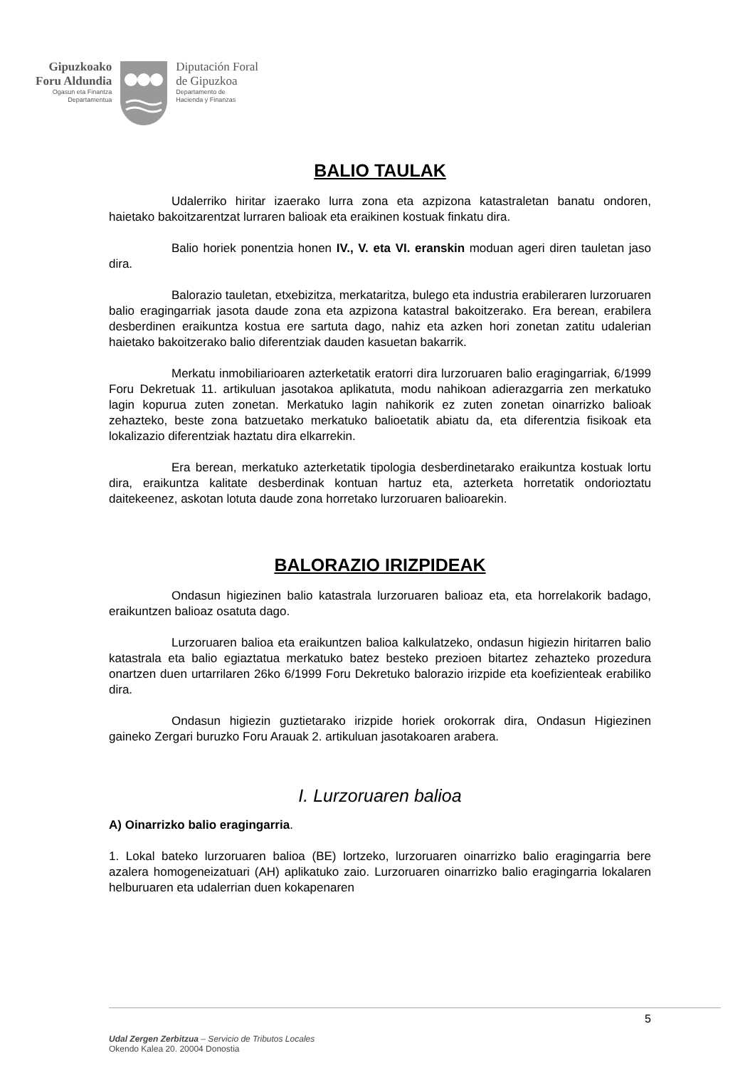Gipuzkoako
Foru Aldundia
Ogasun eta Finantza
Departamentua
Diputación Foral
de Gipuzkoa
Departamento de
Hacienda y Finanzas
BALIO TAULAK
Udalerriko hiritar izaerako lurra zona eta azpizona katastraletan banatu ondoren, haietako bakoitzarentzat lurraren balioak eta eraikinen kostuak finkatu dira.
Balio horiek ponentzia honen IV., V. eta VI. eranskin moduan ageri diren tauletan jaso dira.
Balorazio tauletan, etxebizitza, merkataritza, bulego eta industria erabileraren lurzoruaren balio eragingarriak jasota daude zona eta azpizona katastral bakoitzerako. Era berean, erabilera desberdinen eraikuntza kostua ere sartuta dago, nahiz eta azken hori zonetan zatitu udalerian haietako bakoitzerako balio diferentziak dauden kasuetan bakarrik.
Merkatu inmobiliarioaren azterketatik eratorri dira lurzoruaren balio eragingarriak, 6/1999 Foru Dekretuak 11. artikuluan jasotakoa aplikatuta, modu nahikoan adierazgarria zen merkatuko lagin kopurua zuten zonetan. Merkatuko lagin nahikorik ez zuten zonetan oinarrizko balioak zehazteko, beste zona batzuetako merkatuko balioetatik abiatu da, eta diferentzia fisikoak eta lokalizazio diferentziak haztatu dira elkarrekin.
Era berean, merkatuko azterketatik tipologia desberdinetarako eraikuntza kostuak lortu dira, eraikuntza kalitate desberdinak kontuan hartuz eta, azterketa horretatik ondorioztatu daitekeenez, askotan lotuta daude zona horretako lurzoruaren balioarekin.
BALORAZIO IRIZPIDEAK
Ondasun higiezinen balio katastrala lurzoruaren balioaz eta, eta horrelakorik badago, eraikuntzen balioaz osatuta dago.
Lurzoruaren balioa eta eraikuntzen balioa kalkulatzeko, ondasun higiezin hiritarren balio katastrala eta balio egiaztatua merkatuko batez besteko prezioen bitartez zehazteko prozedura onartzen duen urtarrilaren 26ko 6/1999 Foru Dekretuko balorazio irizpide eta koefizienteak erabiliko dira.
Ondasun higiezin guztietarako irizpide horiek orokorrak dira, Ondasun Higiezinen gaineko Zergari buruzko Foru Arauak 2. artikuluan jasotakoaren arabera.
I. Lurzoruaren balioa
A) Oinarrizko balio eragingarria.
1. Lokal bateko lurzoruaren balioa (BE) lortzeko, lurzoruaren oinarrizko balio eragingarria bere azalera homogeneizatuari (AH) aplikatuko zaio. Lurzoruaren oinarrizko balio eragingarria lokalaren helburuaren eta udalerrian duen kokapenaren
5
Udal Zergen Zerbitzua – Servicio de Tributos Locales
Okendo Kalea 20. 20004 Donostia